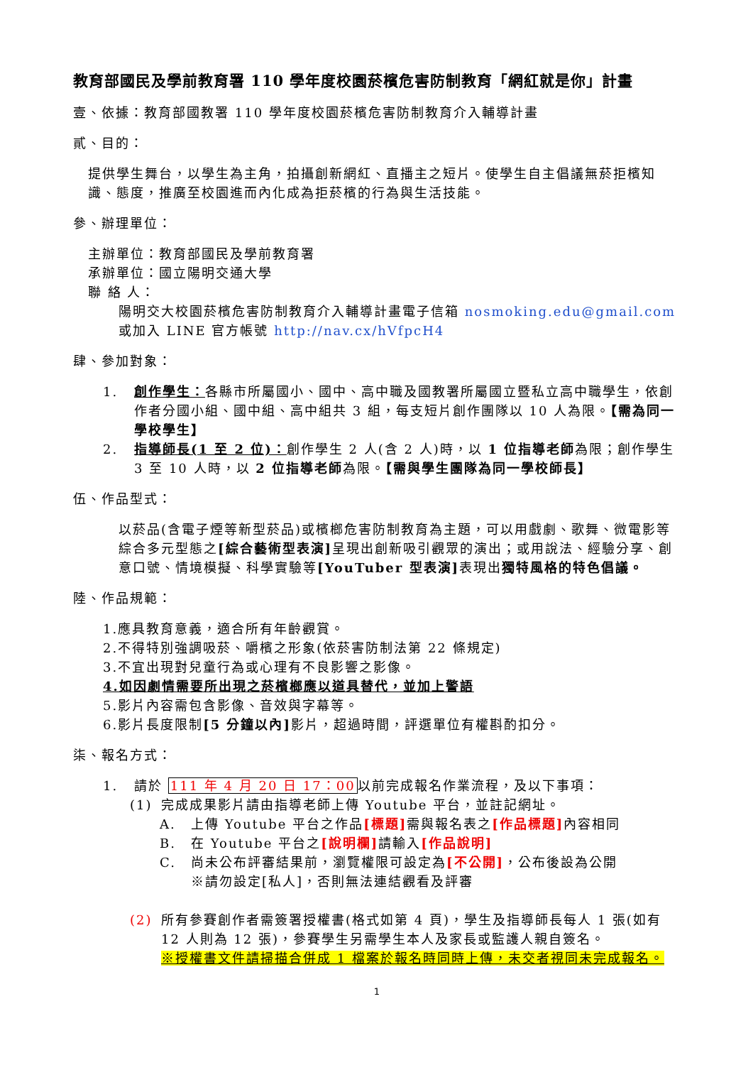教育部國民及學前教育署 110 學年度校園菸檳危害防制教育「網紅就是你」計畫
壹、依據：教育部國教署 110 學年度校園菸檳危害防制教育介入輔導計畫
貳、目的：
提供學生舞台，以學生為主角，拍攝創新網紅、直播主之短片。使學生自主倡議無菸拒檳知識、態度，推廣至校園進而內化成為拒菸檳的行為與生活技能。
參、辦理單位：
主辦單位：教育部國民及學前教育署
承辦單位：國立陽明交通大學
聯 絡 人：
陽明交大校園菸檳危害防制教育介入輔導計畫電子信箱 nosmoking.edu@gmail.com
或加入 LINE 官方帳號 http://nav.cx/hVfpcH4
肆、參加對象：
1. 創作學生：各縣市所屬國小、國中、高中職及國教署所屬國立暨私立高中職學生，依創作者分國小組、國中組、高中組共 3 組，每支短片創作團隊以 10 人為限。【需為同一學校學生】
2. 指導師長(1 至 2 位)：創作學生 2 人(含 2 人)時，以 1 位指導老師為限；創作學生 3 至 10 人時，以 2 位指導老師為限。【需與學生團隊為同一學校師長】
伍、作品型式：
以菸品(含電子煙等新型菸品)或檳榔危害防制教育為主題，可以用戲劇、歌舞、微電影等綜合多元型態之[綜合藝術型表演] 呈現出創新吸引觀眾的演出；或用說法、經驗分享、創意口號、情境模擬、科學實驗等[YouTuber 型表演] 表現出獨特風格的特色倡議。
陸、作品規範：
1.應具教育意義，適合所有年齡觀賞。
2.不得特別強調吸菸、嚼檳之形象(依菸害防制法第 22 條規定)
3.不宜出現對兒童行為或心理有不良影響之影像。
4.如因劇情需要所出現之菸檳榔應以道具替代，並加上警語
5.影片內容需包含影像、音效與字幕等。
6.影片長度限制[5 分鐘以內] 影片，超過時間，評選單位有權斟酌扣分。
柒、報名方式：
1. 請於 111 年 4 月 20 日 17：00以前完成報名作業流程，及以下事項：
(1) 完成成果影片請由指導老師上傳 Youtube 平台，並註記網址。
A. 上傳 Youtube 平台之作品[標題] 需與報名表之[作品標題] 內容相同
B. 在 Youtube 平台之[說明欄] 請輸入[作品說明]
C. 尚未公布評審結果前，瀏覽權限可設定為[不公開]，公布後設為公開
※請勿設定[私人]，否則無法連結觀看及評審
(2) 所有參賽創作者需簽署授權書(格式如第 4 頁)，學生及指導師長每人 1 張(如有 12 人則為 12 張)，參賽學生另需學生本人及家長或監護人親自簽名。
※授權書文件請掃描合併成 1 檔案於報名時同時上傳，未交者視同未完成報名。
1